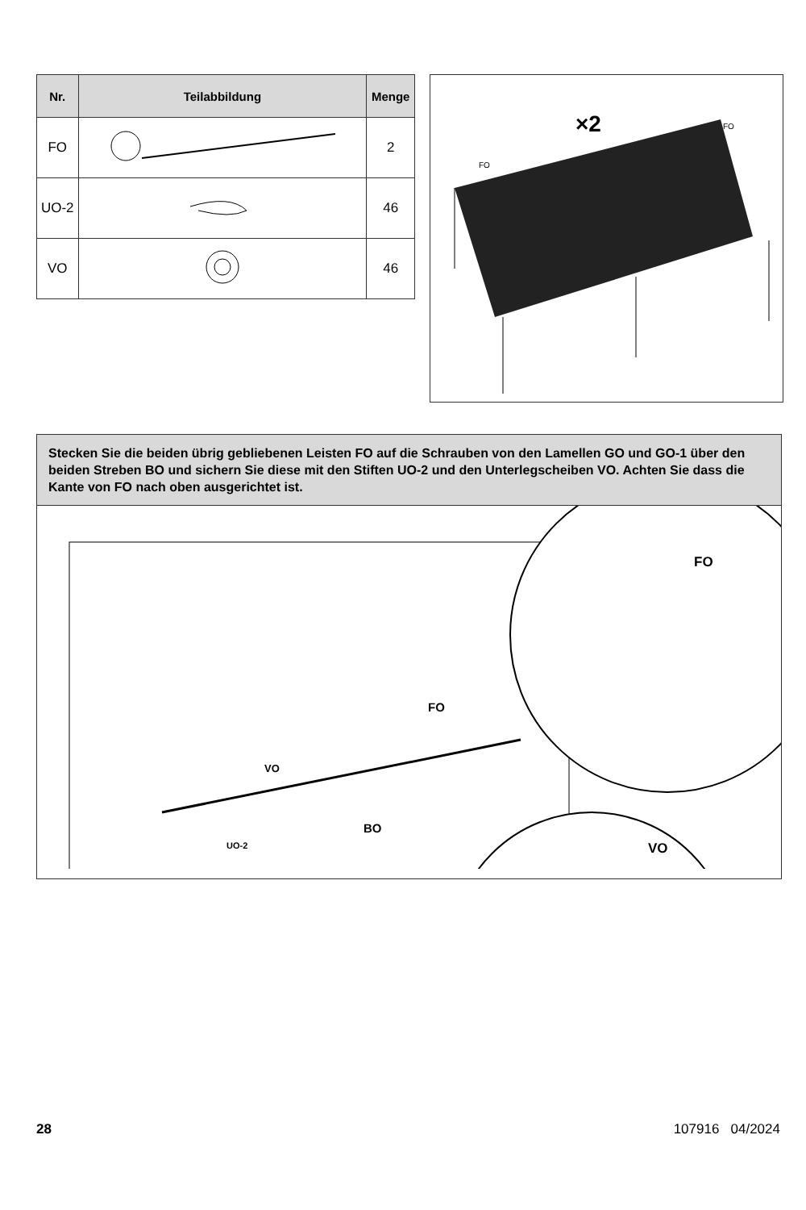| Nr. | Teilabbildung | Menge |
| --- | --- | --- |
| FO | | 2 |
| UO-2 | | 46 |
| VO | | 46 |
×2
FO
FO
Stecken Sie die beiden übrig gebliebenen Leisten FO auf die Schrauben von den Lamellen GO und GO-1 über den beiden Streben BO und sichern Sie diese mit den Stiften UO-2 und den Unterlegscheiben VO. Achten Sie dass die Kante von FO nach oben ausgerichtet ist.
FO
VO
UO-2
BO
FO
VO
28 107916 04/2024